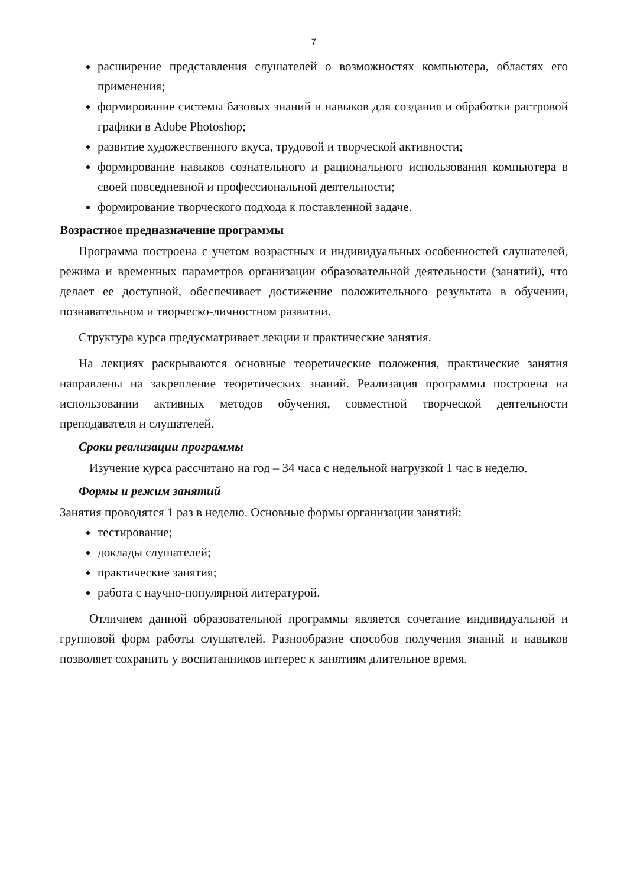7
расширение представления слушателей о возможностях компьютера, областях его применения;
формирование системы базовых знаний и навыков для создания и обработки растровой графики в Adobe Photoshop;
развитие художественного вкуса, трудовой и творческой активности;
формирование навыков сознательного и рационального использования компьютера в своей повседневной и профессиональной деятельности;
формирование творческого подхода к поставленной задаче.
Возрастное предназначение программы
Программа построена с учетом возрастных и индивидуальных особенностей слушателей, режима и временных параметров организации образовательной деятельности (занятий), что делает ее доступной, обеспечивает достижение положительного результата в обучении, познавательном и творческо-личностном развитии.
Структура курса предусматривает лекции и практические занятия.
На лекциях раскрываются основные теоретические положения, практические занятия направлены на закрепление теоретических знаний. Реализация программы построена на использовании активных методов обучения, совместной творческой деятельности преподавателя и слушателей.
Сроки реализации программы
Изучение курса рассчитано на год – 34 часа с недельной нагрузкой 1 час в неделю.
Формы и режим занятий
Занятия проводятся 1 раз в неделю. Основные формы организации занятий:
тестирование;
доклады слушателей;
практические занятия;
работа с научно-популярной литературой.
Отличием данной образовательной программы является сочетание индивидуальной и групповой форм работы слушателей. Разнообразие способов получения знаний и навыков позволяет сохранить у воспитанников интерес к занятиям длительное время.